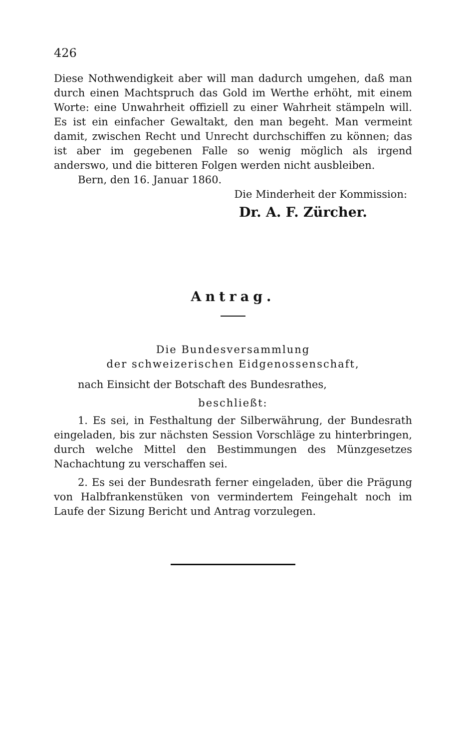426
Diese Nothwendigkeit aber will man dadurch umgehen, daß man durch einen Machtspruch das Gold im Werthe erhöht, mit einem Worte: eine Unwahrheit offiziell zu einer Wahrheit stämpeln will. Es ist ein einfacher Gewaltakt, den man begeht. Man vermeint damit, zwischen Recht und Unrecht durchschiffen zu können; das ist aber im gegebenen Falle so wenig möglich als irgend anderswo, und die bitteren Folgen werden nicht ausbleiben.
Bern, den 16. Januar 1860.
Die Minderheit der Kommission:
Dr. A. F. Zürcher.
Antrag.
Die Bundesversammlung
der schweizerischen Eidgenossenschaft,
nach Einsicht der Botschaft des Bundesrathes,
beschließt:
1. Es sei, in Festhaltung der Silberwährung, der Bundesrath eingeladen, bis zur nächsten Session Vorschläge zu hinterbringen, durch welche Mittel den Bestimmungen des Münzgesetzes Nachachtung zu verschaffen sei.
2. Es sei der Bundesrath ferner eingeladen, über die Prägung von Halbfrankenstüken von vermindertem Feingehalt noch im Laufe der Sizung Bericht und Antrag vorzulegen.